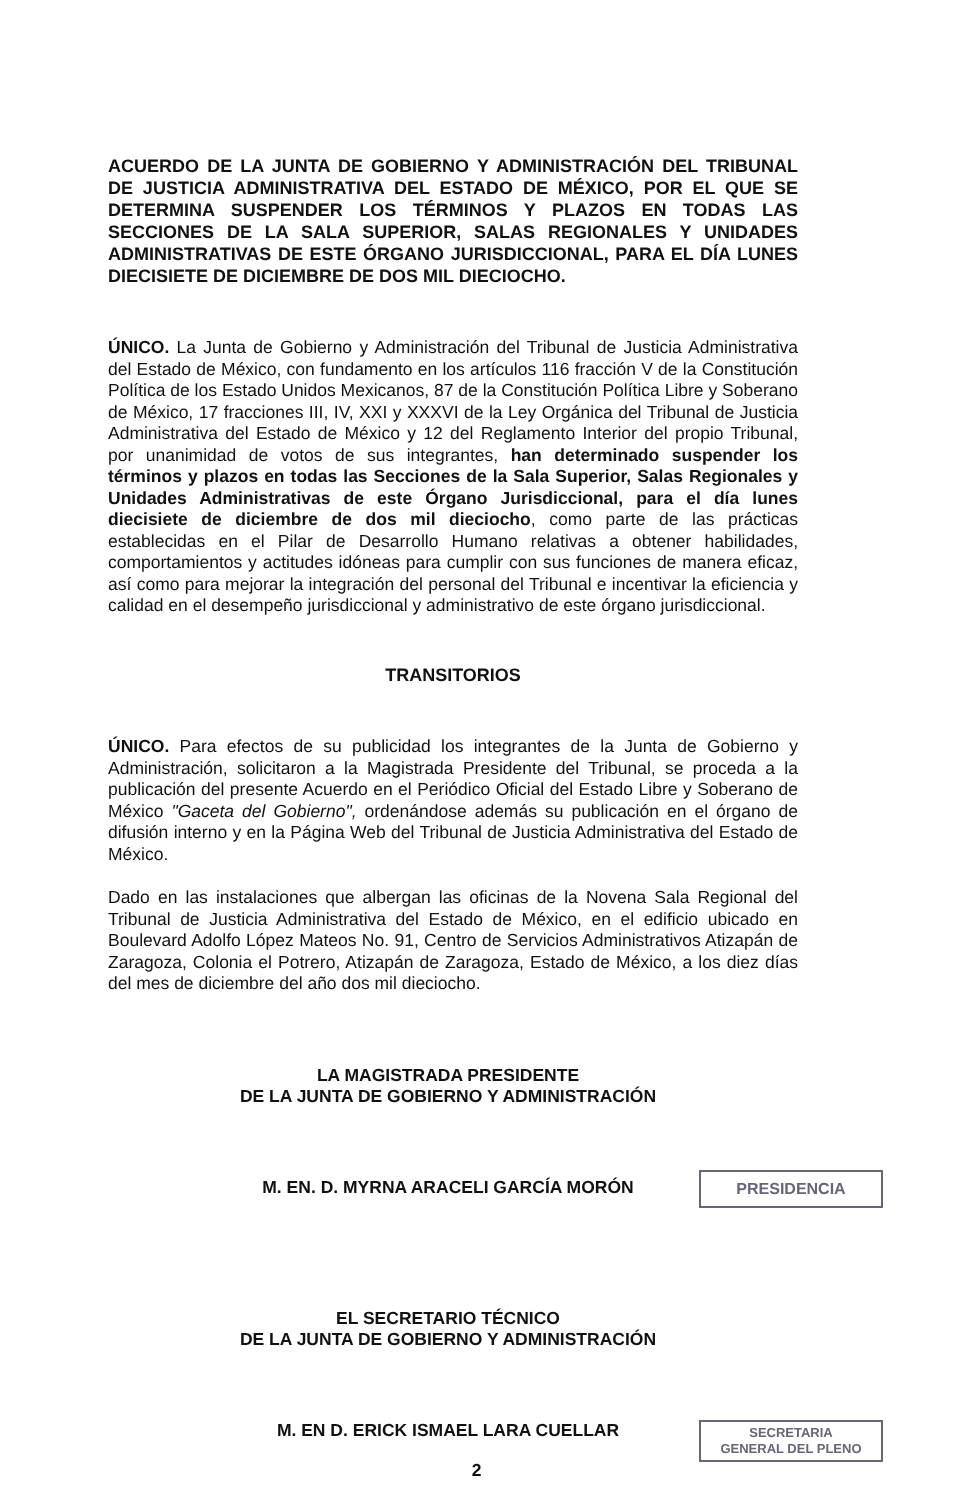ACUERDO DE LA JUNTA DE GOBIERNO Y ADMINISTRACIÓN DEL TRIBUNAL DE JUSTICIA ADMINISTRATIVA DEL ESTADO DE MÉXICO, POR EL QUE SE DETERMINA SUSPENDER LOS TÉRMINOS Y PLAZOS EN TODAS LAS SECCIONES DE LA SALA SUPERIOR, SALAS REGIONALES Y UNIDADES ADMINISTRATIVAS DE ESTE ÓRGANO JURISDICCIONAL, PARA EL DÍA LUNES DIECISIETE DE DICIEMBRE DE DOS MIL DIECIOCHO.
ÚNICO. La Junta de Gobierno y Administración del Tribunal de Justicia Administrativa del Estado de México, con fundamento en los artículos 116 fracción V de la Constitución Política de los Estado Unidos Mexicanos, 87 de la Constitución Política Libre y Soberano de México, 17 fracciones III, IV, XXI y XXXVI de la Ley Orgánica del Tribunal de Justicia Administrativa del Estado de México y 12 del Reglamento Interior del propio Tribunal, por unanimidad de votos de sus integrantes, han determinado suspender los términos y plazos en todas las Secciones de la Sala Superior, Salas Regionales y Unidades Administrativas de este Órgano Jurisdiccional, para el día lunes diecisiete de diciembre de dos mil dieciocho, como parte de las prácticas establecidas en el Pilar de Desarrollo Humano relativas a obtener habilidades, comportamientos y actitudes idóneas para cumplir con sus funciones de manera eficaz, así como para mejorar la integración del personal del Tribunal e incentivar la eficiencia y calidad en el desempeño jurisdiccional y administrativo de este órgano jurisdiccional.
TRANSITORIOS
ÚNICO. Para efectos de su publicidad los integrantes de la Junta de Gobierno y Administración, solicitaron a la Magistrada Presidente del Tribunal, se proceda a la publicación del presente Acuerdo en el Periódico Oficial del Estado Libre y Soberano de México "Gaceta del Gobierno", ordenándose además su publicación en el órgano de difusión interno y en la Página Web del Tribunal de Justicia Administrativa del Estado de México.
Dado en las instalaciones que albergan las oficinas de la Novena Sala Regional del Tribunal de Justicia Administrativa del Estado de México, en el edificio ubicado en Boulevard Adolfo López Mateos No. 91, Centro de Servicios Administrativos Atizapán de Zaragoza, Colonia el Potrero, Atizapán de Zaragoza, Estado de México, a los diez días del mes de diciembre del año dos mil dieciocho.
LA MAGISTRADA PRESIDENTE
DE LA JUNTA DE GOBIERNO Y ADMINISTRACIÓN
M. EN. D. MYRNA ARACELI GARCÍA MORÓN
EL SECRETARIO TÉCNICO
DE LA JUNTA DE GOBIERNO Y ADMINISTRACIÓN
M. EN D. ERICK ISMAEL LARA CUELLAR
PRESIDENCIA
SECRETARIA
GENERAL DEL PLENO
2